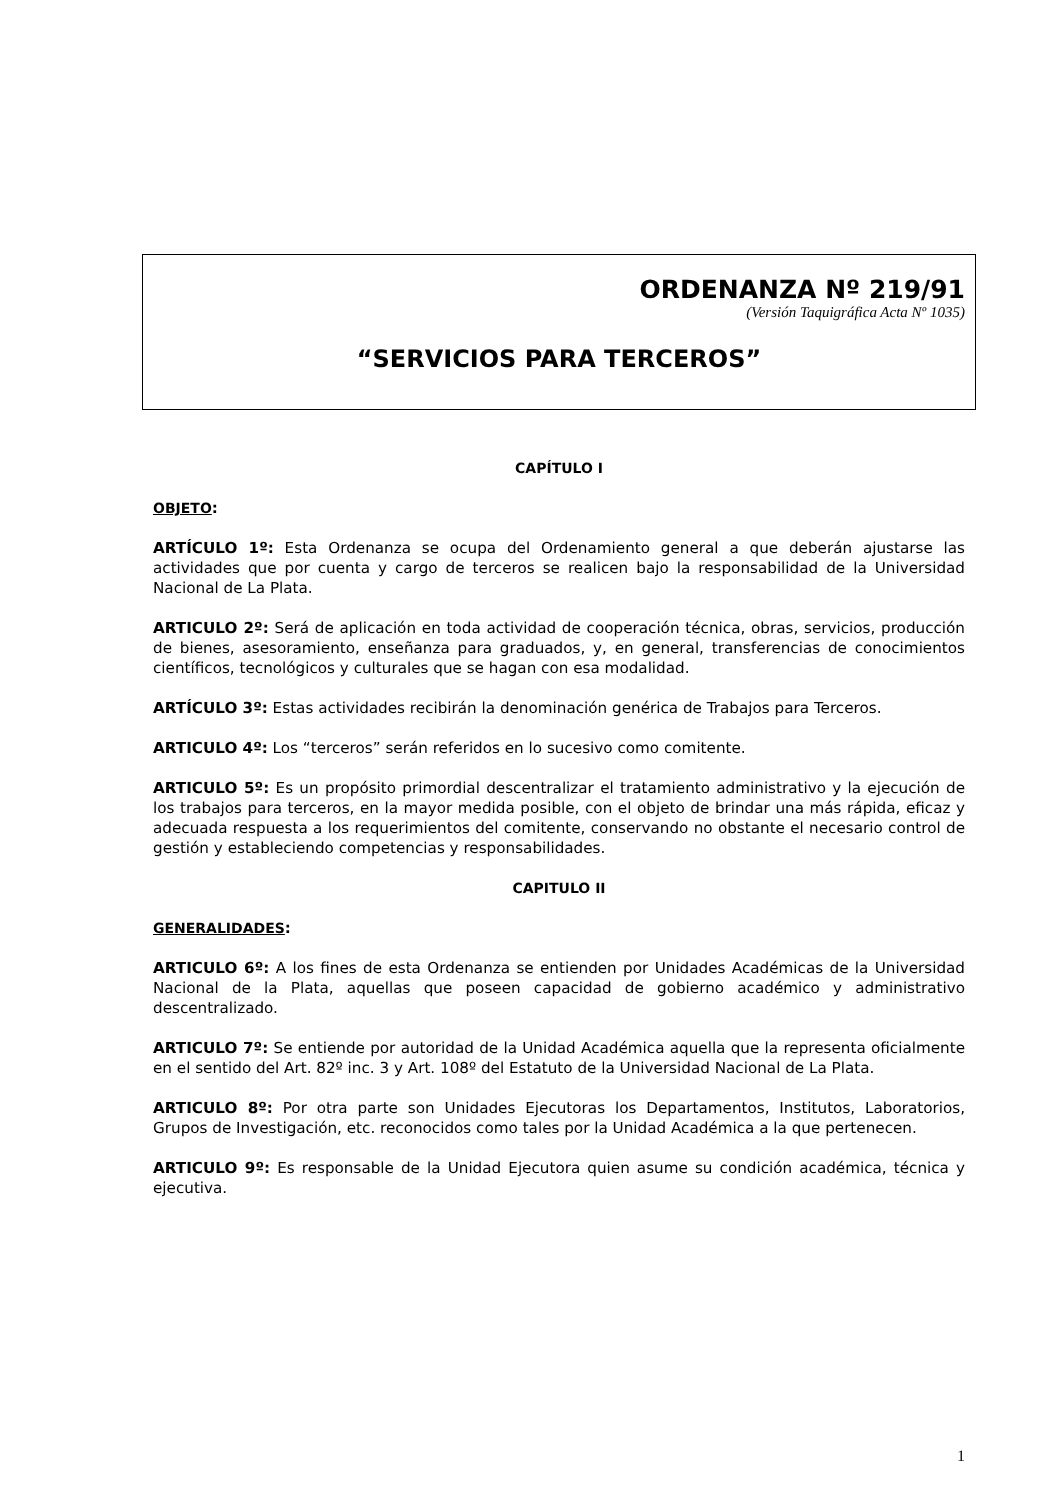ORDENANZA Nº 219/91
(Versión Taquigráfica Acta Nº 1035)
“SERVICIOS PARA TERCEROS”
CAPÍTULO I
OBJETO:
ARTÍCULO 1º: Esta Ordenanza se ocupa del Ordenamiento general a que deberán ajustarse las actividades que por cuenta y cargo de terceros se realicen bajo la responsabilidad de la Universidad Nacional de La Plata.
ARTICULO 2º: Será de aplicación en toda actividad de cooperación técnica, obras, servicios, producción de bienes, asesoramiento, enseñanza para graduados, y, en general, transferencias de conocimientos científicos, tecnológicos y culturales que se hagan con esa modalidad.
ARTÍCULO 3º: Estas actividades recibirán la denominación genérica de Trabajos para Terceros.
ARTICULO 4º: Los “terceros” serán referidos en lo sucesivo como comitente.
ARTICULO 5º: Es un propósito primordial descentralizar el tratamiento administrativo y la ejecución de los trabajos para terceros, en la mayor medida posible, con el objeto de brindar una más rápida, eficaz y adecuada respuesta a los requerimientos del comitente, conservando no obstante el necesario control de gestión y estableciendo competencias y responsabilidades.
CAPITULO II
GENERALIDADES:
ARTICULO 6º: A los fines de esta Ordenanza se entienden por Unidades Académicas de la Universidad Nacional de la Plata, aquellas que poseen capacidad de gobierno académico y administrativo descentralizado.
ARTICULO 7º: Se entiende por autoridad de la Unidad Académica aquella que la representa oficialmente en el sentido del Art. 82º inc. 3 y Art. 108º del Estatuto de la Universidad Nacional de La Plata.
ARTICULO 8º: Por otra parte son Unidades Ejecutoras los Departamentos, Institutos, Laboratorios, Grupos de Investigación, etc. reconocidos como tales por la Unidad Académica a la que pertenecen.
ARTICULO 9º: Es responsable de la Unidad Ejecutora quien asume su condición académica, técnica y ejecutiva.
1